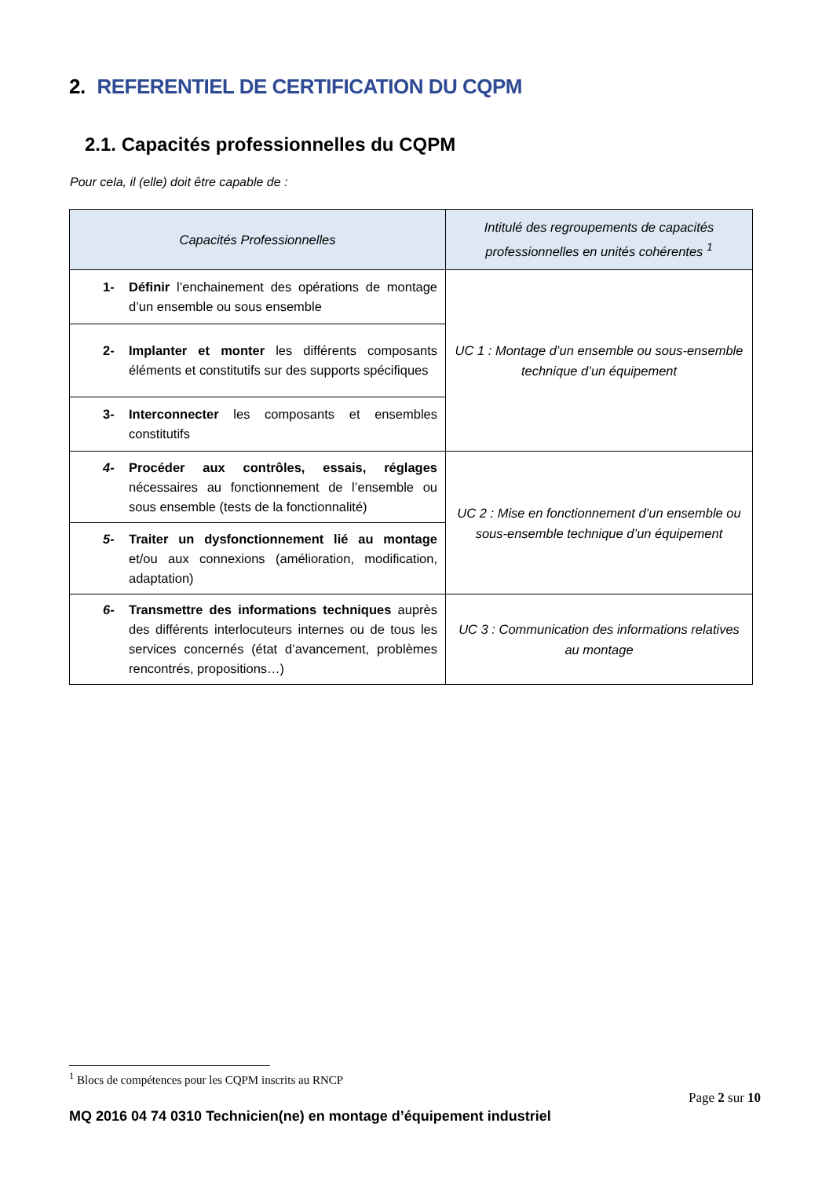2. REFERENTIEL DE CERTIFICATION DU CQPM
2.1. Capacités professionnelles du CQPM
Pour cela, il (elle) doit être capable de :
| Capacités Professionnelles | Intitulé des regroupements de capacités professionnelles en unités cohérentes <sup>1</sup> |
| --- | --- |
| 1- Définir l’enchainement des opérations de montage d’un ensemble ou sous ensemble | UC 1 : Montage d’un ensemble ou sous-ensemble technique d’un équipement |
| 2- Implanter et monter les différents composants éléments et constitutifs sur des supports spécifiques | |
| 3- Interconnecter les composants et ensembles constitutifs | |
| 4- Procéder aux contrôles, essais, réglages nécessaires au fonctionnement de l’ensemble ou sous ensemble (tests de la fonctionnalité) | UC 2 : Mise en fonctionnement d’un ensemble ou sous-ensemble technique d’un équipement |
| 5- Traiter un dysfonctionnement lié au montage et/ou aux connexions (amélioration, modification, adaptation) | |
| 6- Transmettre des informations techniques auprès des différents interlocuteurs internes ou de tous les services concernés (état d’avancement, problèmes rencontrés, propositions…) | UC 3 : Communication des informations relatives au montage |
<sup>1</sup> Blocs de compétences pour les CQPM inscrits au RNCP
Page 2 sur 10
MQ 2016 04 74 0310 Technicien(ne) en montage d’équipement industriel